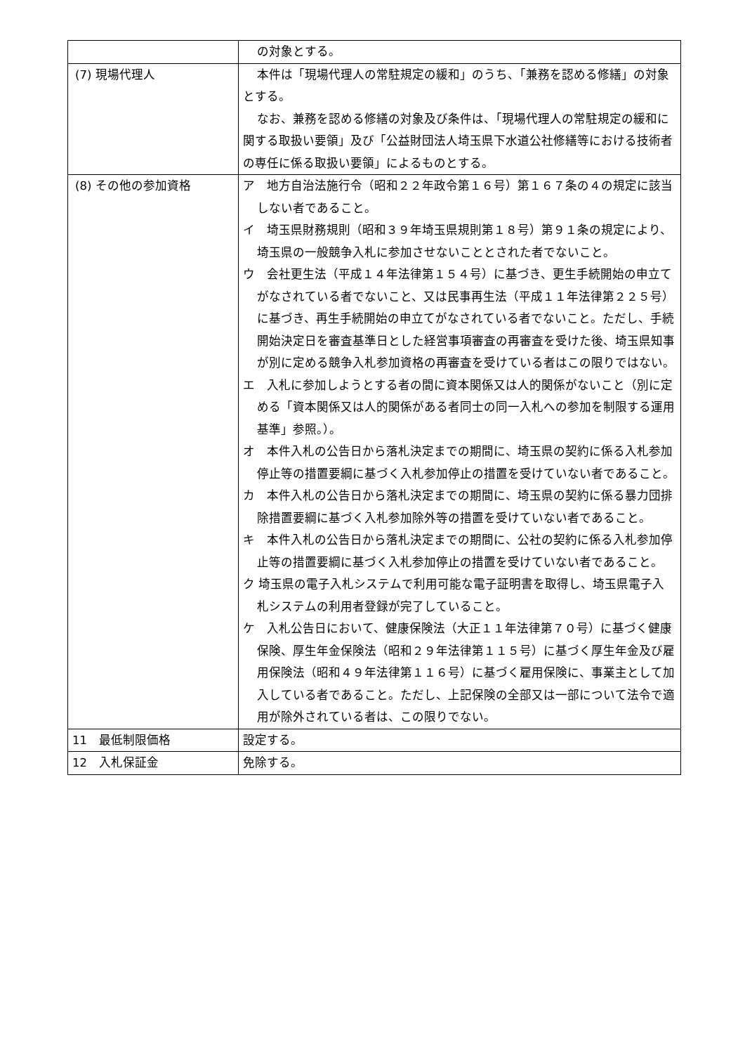| | の対象とする。 |
| (7) 現場代理人 | 本件は「現場代理人の常駐規定の緩和」のうち、「兼務を認める修繕」の対象とする。 なお、兼務を認める修繕の対象及び条件は、「現場代理人の常駐規定の緩和に関する取扱い要領」及び「公益財団法人埼玉県下水道公社修繕等における技術者の専任に係る取扱い要領」によるものとする。 |
| (8) その他の参加資格 | ア 地方自治法施行令（昭和２２年政令第１６号）第１６７条の４の規定に該当しない者であること。 イ 埼玉県財務規則（昭和３９年埼玉県規則第１８号）第９１条の規定により、埼玉県の一般競争入札に参加させないこととされた者でないこと。 ウ 会社更生法（平成１４年法律第１５４号）に基づき、更生手続開始の申立てがなされている者でないこと、又は民事再生法（平成１１年法律第２２５号）に基づき、再生手続開始の申立てがなされている者でないこと。ただし、手続開始決定日を審査基準日とした経営事項審査の再審査を受けた後、埼玉県知事が別に定める競争入札参加資格の再審査を受けている者はこの限りではない。 エ 入札に参加しようとする者の間に資本関係又は人的関係がないこと（別に定める「資本関係又は人的関係がある者同士の同一入札への参加を制限する運用基準」参照。）。 オ 本件入札の公告日から落札決定までの期間に、埼玉県の契約に係る入札参加停止等の措置要綱に基づく入札参加停止の措置を受けていない者であること。 カ 本件入札の公告日から落札決定までの期間に、埼玉県の契約に係る暴力団排除措置要綱に基づく入札参加除外等の措置を受けていない者であること。 キ 本件入札の公告日から落札決定までの期間に、公社の契約に係る入札参加停止等の措置要綱に基づく入札参加停止の措置を受けていない者であること。 ク 埼玉県の電子入札システムで利用可能な電子証明書を取得し、埼玉県電子入札システムの利用者登録が完了していること。 ケ 入札公告日において、健康保険法（大正１１年法律第７０号）に基づく健康保険、厚生年金保険法（昭和２９年法律第１１５号）に基づく厚生年金及び雇用保険法（昭和４９年法律第１１６号）に基づく雇用保険に、事業主として加入している者であること。ただし、上記保険の全部又は一部について法令で適用が除外されている者は、この限りでない。 |
| 11 最低制限価格 | 設定する。 |
| 12 入札保証金 | 免除する。 |